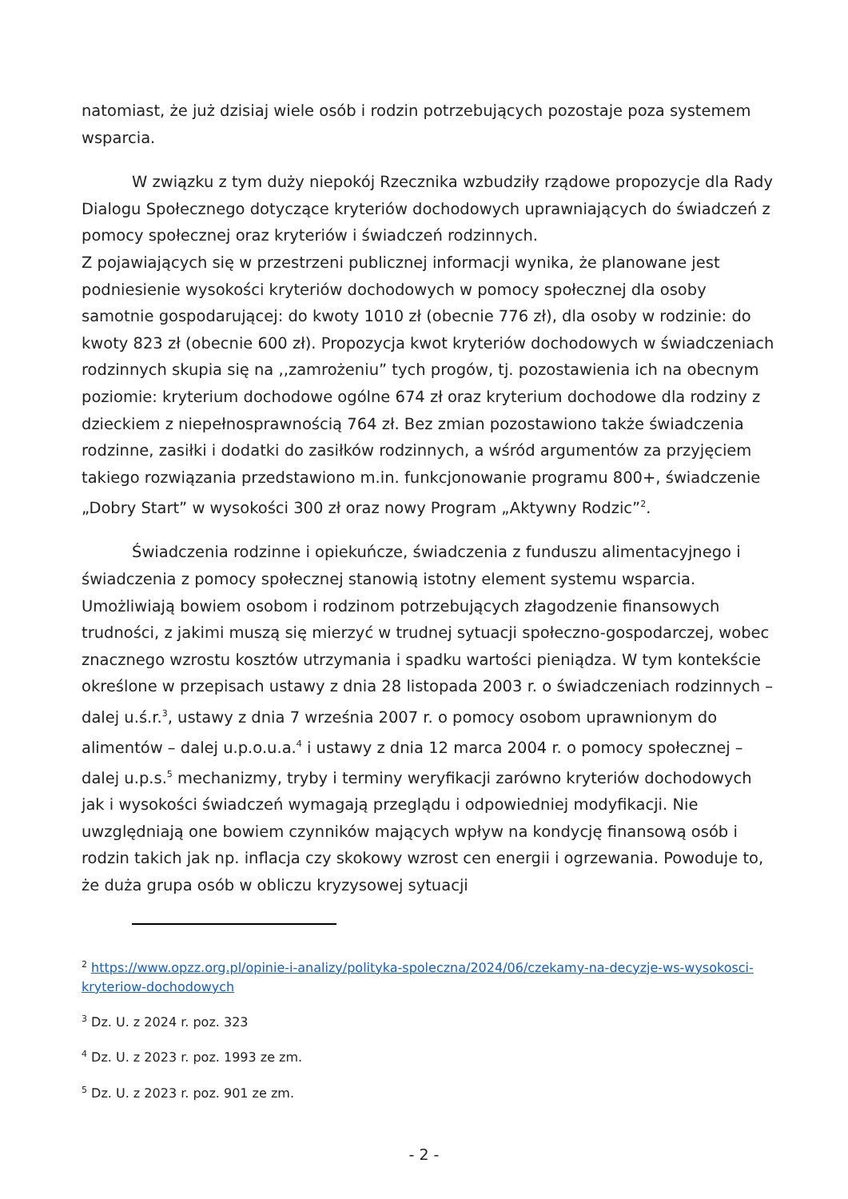natomiast, że już dzisiaj wiele osób i rodzin potrzebujących pozostaje poza systemem wsparcia.
W związku z tym duży niepokój Rzecznika wzbudziły rządowe propozycje dla Rady Dialogu Społecznego dotyczące kryteriów dochodowych uprawniających do świadczeń z pomocy społecznej oraz kryteriów i świadczeń rodzinnych.
Z pojawiających się w przestrzeni publicznej informacji wynika, że planowane jest podniesienie wysokości kryteriów dochodowych w pomocy społecznej dla osoby samotnie gospodarującej: do kwoty 1010 zł (obecnie 776 zł), dla osoby w rodzinie: do kwoty 823 zł (obecnie 600 zł). Propozycja kwot kryteriów dochodowych w świadczeniach rodzinnych skupia się na ,,zamrożeniu” tych progów, tj. pozostawienia ich na obecnym poziomie: kryterium dochodowe ogólne 674 zł oraz kryterium dochodowe dla rodziny z dzieckiem z niepełnosprawnością 764 zł. Bez zmian pozostawiono także świadczenia rodzinne, zasiłki i dodatki do zasiłków rodzinnych, a wśród argumentów za przyjęciem takiego rozwiązania przedstawiono m.in. funkcjonowanie programu 800+, świadczenie „Dobry Start” w wysokości 300 zł oraz nowy Program „Aktywny Rodzic”<sup>2</sup>.
Świadczenia rodzinne i opiekuńcze, świadczenia z funduszu alimentacyjnego i świadczenia z pomocy społecznej stanowią istotny element systemu wsparcia. Umożliwiają bowiem osobom i rodzinom potrzebujących złagodzenie finansowych trudności, z jakimi muszą się mierzyć w trudnej sytuacji społeczno-gospodarczej, wobec znacznego wzrostu kosztów utrzymania i spadku wartości pieniądza. W tym kontekście określone w przepisach ustawy z dnia 28 listopada 2003 r. o świadczeniach rodzinnych – dalej u.ś.r.<sup>3</sup>, ustawy z dnia 7 września 2007 r. o pomocy osobom uprawnionym do alimentów – dalej u.p.o.u.a.<sup>4</sup> i ustawy z dnia 12 marca 2004 r. o pomocy społecznej – dalej u.p.s.<sup>5</sup> mechanizmy, tryby i terminy weryfikacji zarówno kryteriów dochodowych jak i wysokości świadczeń wymagają przeglądu i odpowiedniej modyfikacji. Nie uwzględniają one bowiem czynników mających wpływ na kondycję finansową osób i rodzin takich jak np. inflacja czy skokowy wzrost cen energii i ogrzewania. Powoduje to, że duża grupa osób w obliczu kryzysowej sytuacji
<sup>2</sup> https://www.opzz.org.pl/opinie-i-analizy/polityka-spoleczna/2024/06/czekamy-na-decyzje-ws-wysokosci-kryteriow-dochodowych
<sup>3</sup> Dz. U. z 2024 r. poz. 323
<sup>4</sup> Dz. U. z 2023 r. poz. 1993 ze zm.
<sup>5</sup> Dz. U. z 2023 r. poz. 901 ze zm.
- 2 -